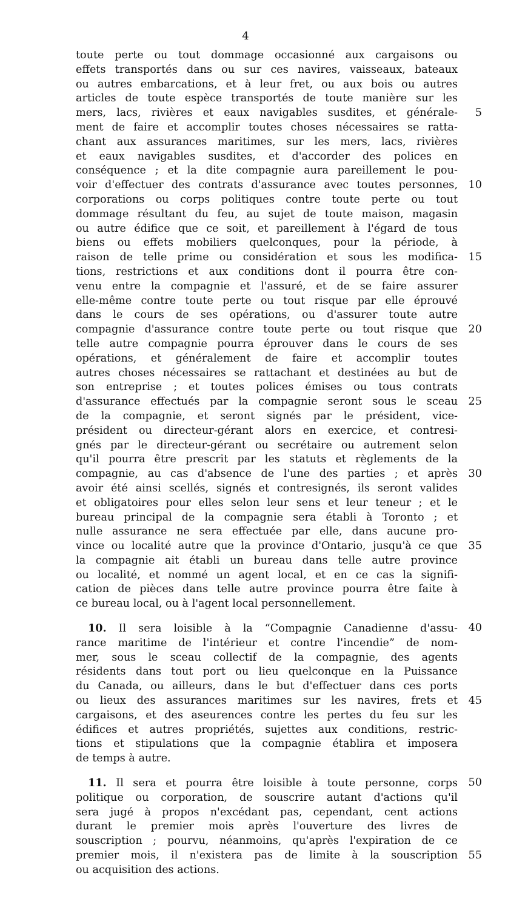4
toute perte ou tout dommage occasionné aux cargaisons ou
effets transportés dans ou sur ces navires, vaisseaux, bateaux
ou autres embarcations, et à leur fret, ou aux bois ou autres
articles de toute espèce transportés de toute manière sur les
mers, lacs, rivières et eaux navigables susdites, et générale- 5
ment de faire et accomplir toutes choses nécessaires se ratta-
chant aux assurances maritimes, sur les mers, lacs, rivières
et eaux navigables susdites, et d'accorder des polices en
conséquence ; et la dite compagnie aura pareillement le pou-
voir d'effectuer des contrats d'assurance avec toutes personnes, 10
corporations ou corps politiques contre toute perte ou tout
dommage résultant du feu, au sujet de toute maison, magasin
ou autre édifice que ce soit, et pareillement à l'égard de tous
biens ou effets mobiliers quelconques, pour la période, à
raison de telle prime ou considération et sous les modifica- 15
tions, restrictions et aux conditions dont il pourra être con-
venu entre la compagnie et l'assuré, et de se faire assurer
elle-même contre toute perte ou tout risque par elle éprouvé
dans le cours de ses opérations, ou d'assurer toute autre
compagnie d'assurance contre toute perte ou tout risque que 20
telle autre compagnie pourra éprouver dans le cours de ses
opérations, et généralement de faire et accomplir toutes
autres choses nécessaires se rattachant et destinées au but de
son entreprise ; et toutes polices émises ou tous contrats
d'assurance effectués par la compagnie seront sous le sceau 25
de la compagnie, et seront signés par le président, vice-
président ou directeur-gérant alors en exercice, et contresi-
gnés par le directeur-gérant ou secrétaire ou autrement selon
qu'il pourra être prescrit par les statuts et règlements de la
compagnie, au cas d'absence de l'une des parties ; et après 30
avoir été ainsi scellés, signés et contresignés, ils seront valides
et obligatoires pour elles selon leur sens et leur teneur ; et le
bureau principal de la compagnie sera établi à Toronto ; et
nulle assurance ne sera effectuée par elle, dans aucune pro-
vince ou localité autre que la province d'Ontario, jusqu'à ce que 35
la compagnie ait établi un bureau dans telle autre province
ou localité, et nommé un agent local, et en ce cas la signifi-
cation de pièces dans telle autre province pourra être faite à
ce bureau local, ou à l'agent local personnellement.
10. Il sera loisible à la “Compagnie Canadienne d'assu- 40
rance maritime de l'intérieur et contre l'incendie” de nom-
mer, sous le sceau collectif de la compagnie, des agents
résidents dans tout port ou lieu quelconque en la Puissance
du Canada, ou ailleurs, dans le but d'effectuer dans ces ports
ou lieux des assurances maritimes sur les navires, frets et 45
cargaisons, et des aseurences contre les pertes du feu sur les
édifices et autres propriétés, sujettes aux conditions, restric-
tions et stipulations que la compagnie établira et imposera
de temps à autre.
11. Il sera et pourra être loisible à toute personne, corps 50
politique ou corporation, de souscrire autant d'actions qu'il
sera jugé à propos n'excédant pas, cependant, cent actions
durant le premier mois après l'ouverture des livres de
souscription ; pourvu, néanmoins, qu'après l'expiration de ce
premier mois, il n'existera pas de limite à la souscription 55
ou acquisition des actions.